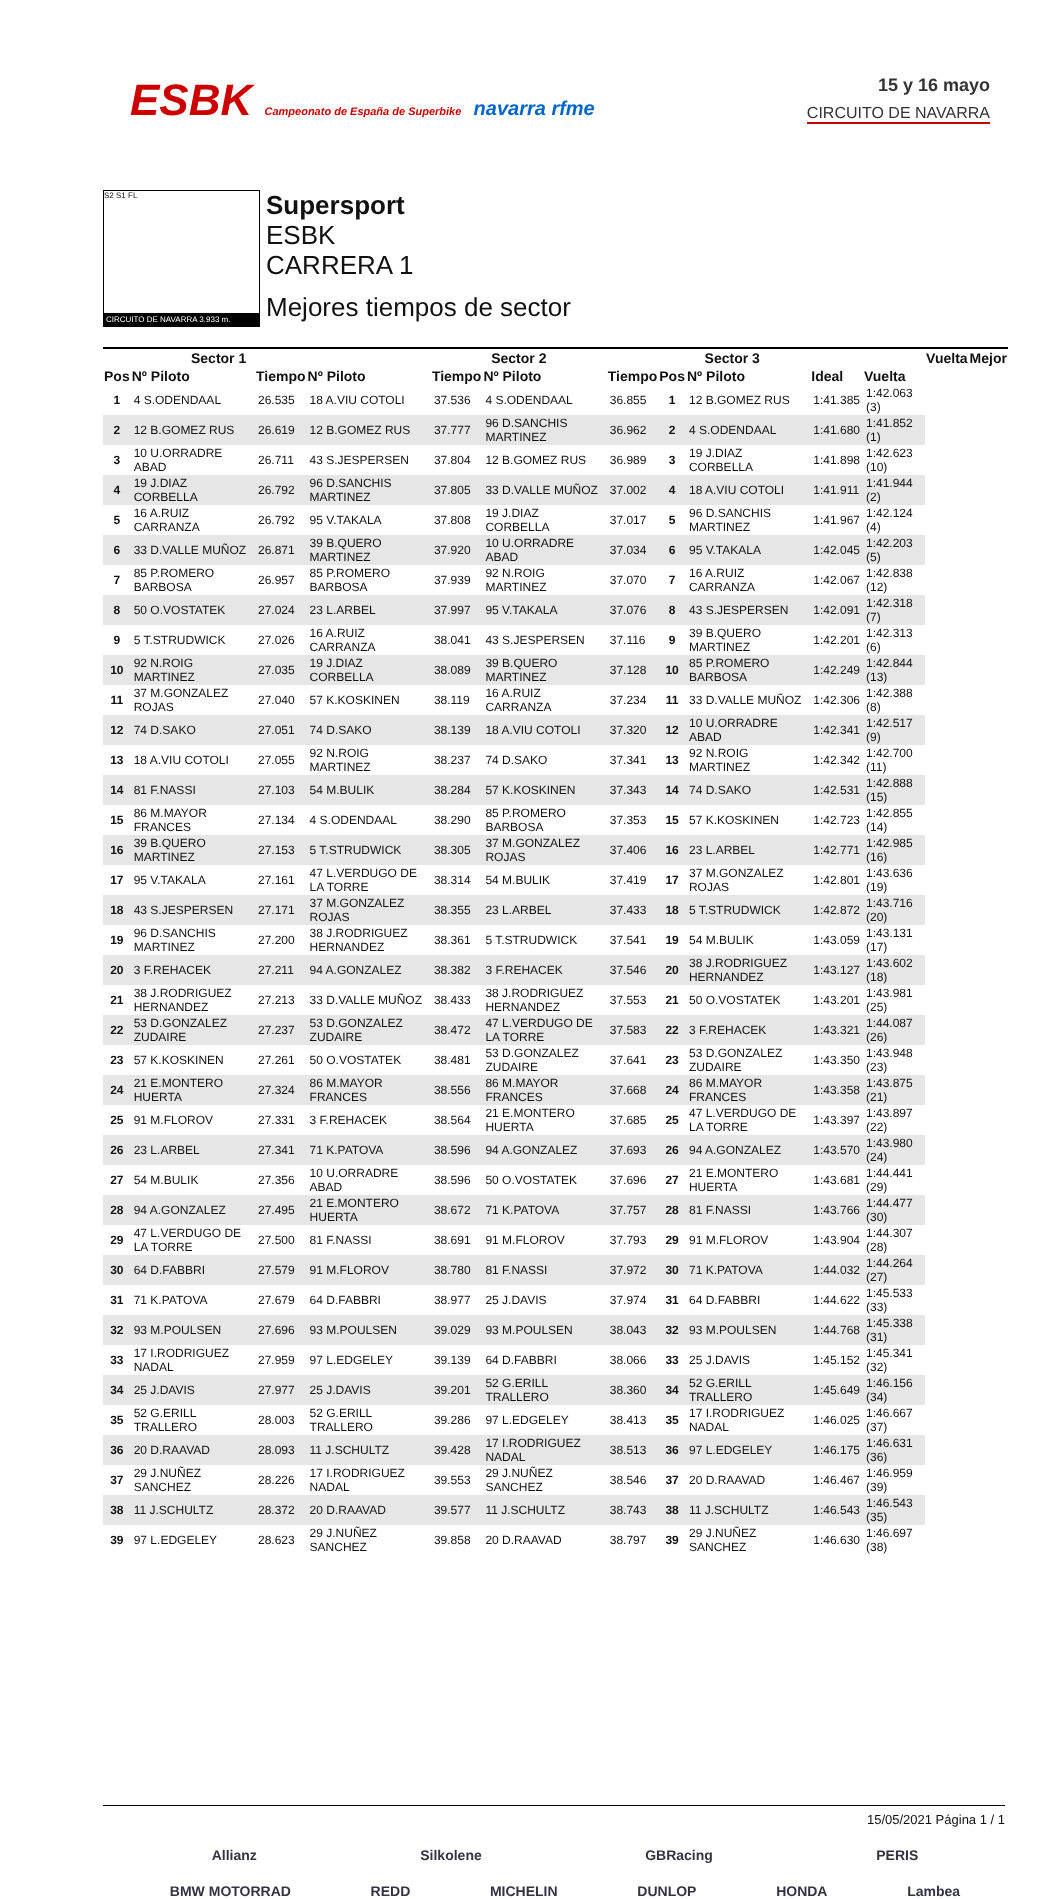ESBK Campeonato de España de Superbike navarra rfme
15 y 16 mayo
CIRCUITO DE NAVARRA
S2 S1 FL
CIRCUITO DE NAVARRA 3.933 m.
Supersport
ESBK
CARRERA 1
Mejores tiempos de sector
| | Sector 1 | | | Sector 2 | | | Sector 3 | | | | | Vuelta | Mejor |
| --- | --- | --- | --- | --- | --- | --- | --- | --- | --- | --- | --- | --- | --- |
| Pos | Nº Piloto | Tiempo | Nº Piloto | Tiempo | Nº Piloto | Tiempo | Pos | Nº Piloto | | Ideal | Vuelta | | |
| 1 | 4 S.ODENDAAL | 26.535 | 18 A.VIU COTOLI | 37.536 | 4 S.ODENDAAL | 36.855 | 1 | 12 B.GOMEZ RUS | | 1:41.385 | 1:42.063 (3) | | |
| 2 | 12 B.GOMEZ RUS | 26.619 | 12 B.GOMEZ RUS | 37.777 | 96 D.SANCHIS MARTINEZ | 36.962 | 2 | 4 S.ODENDAAL | | 1:41.680 | 1:41.852 (1) | | |
| 3 | 10 U.ORRADRE ABAD | 26.711 | 43 S.JESPERSEN | 37.804 | 12 B.GOMEZ RUS | 36.989 | 3 | 19 J.DIAZ CORBELLA | | 1:41.898 | 1:42.623 (10) | | |
| 4 | 19 J.DIAZ CORBELLA | 26.792 | 96 D.SANCHIS MARTINEZ | 37.805 | 33 D.VALLE MUÑOZ | 37.002 | 4 | 18 A.VIU COTOLI | | 1:41.911 | 1:41.944 (2) | | |
| 5 | 16 A.RUIZ CARRANZA | 26.792 | 95 V.TAKALA | 37.808 | 19 J.DIAZ CORBELLA | 37.017 | 5 | 96 D.SANCHIS MARTINEZ | | 1:41.967 | 1:42.124 (4) | | |
| 6 | 33 D.VALLE MUÑOZ | 26.871 | 39 B.QUERO MARTINEZ | 37.920 | 10 U.ORRADRE ABAD | 37.034 | 6 | 95 V.TAKALA | | 1:42.045 | 1:42.203 (5) | | |
| 7 | 85 P.ROMERO BARBOSA | 26.957 | 85 P.ROMERO BARBOSA | 37.939 | 92 N.ROIG MARTINEZ | 37.070 | 7 | 16 A.RUIZ CARRANZA | | 1:42.067 | 1:42.838 (12) | | |
| 8 | 50 O.VOSTATEK | 27.024 | 23 L.ARBEL | 37.997 | 95 V.TAKALA | 37.076 | 8 | 43 S.JESPERSEN | | 1:42.091 | 1:42.318 (7) | | |
| 9 | 5 T.STRUDWICK | 27.026 | 16 A.RUIZ CARRANZA | 38.041 | 43 S.JESPERSEN | 37.116 | 9 | 39 B.QUERO MARTINEZ | | 1:42.201 | 1:42.313 (6) | | |
| 10 | 92 N.ROIG MARTINEZ | 27.035 | 19 J.DIAZ CORBELLA | 38.089 | 39 B.QUERO MARTINEZ | 37.128 | 10 | 85 P.ROMERO BARBOSA | | 1:42.249 | 1:42.844 (13) | | |
| 11 | 37 M.GONZALEZ ROJAS | 27.040 | 57 K.KOSKINEN | 38.119 | 16 A.RUIZ CARRANZA | 37.234 | 11 | 33 D.VALLE MUÑOZ | | 1:42.306 | 1:42.388 (8) | | |
| 12 | 74 D.SAKO | 27.051 | 74 D.SAKO | 38.139 | 18 A.VIU COTOLI | 37.320 | 12 | 10 U.ORRADRE ABAD | | 1:42.341 | 1:42.517 (9) | | |
| 13 | 18 A.VIU COTOLI | 27.055 | 92 N.ROIG MARTINEZ | 38.237 | 74 D.SAKO | 37.341 | 13 | 92 N.ROIG MARTINEZ | | 1:42.342 | 1:42.700 (11) | | |
| 14 | 81 F.NASSI | 27.103 | 54 M.BULIK | 38.284 | 57 K.KOSKINEN | 37.343 | 14 | 74 D.SAKO | | 1:42.531 | 1:42.888 (15) | | |
| 15 | 86 M.MAYOR FRANCES | 27.134 | 4 S.ODENDAAL | 38.290 | 85 P.ROMERO BARBOSA | 37.353 | 15 | 57 K.KOSKINEN | | 1:42.723 | 1:42.855 (14) | | |
| 16 | 39 B.QUERO MARTINEZ | 27.153 | 5 T.STRUDWICK | 38.305 | 37 M.GONZALEZ ROJAS | 37.406 | 16 | 23 L.ARBEL | | 1:42.771 | 1:42.985 (16) | | |
| 17 | 95 V.TAKALA | 27.161 | 47 L.VERDUGO DE LA TORRE | 38.314 | 54 M.BULIK | 37.419 | 17 | 37 M.GONZALEZ ROJAS | | 1:42.801 | 1:43.636 (19) | | |
| 18 | 43 S.JESPERSEN | 27.171 | 37 M.GONZALEZ ROJAS | 38.355 | 23 L.ARBEL | 37.433 | 18 | 5 T.STRUDWICK | | 1:42.872 | 1:43.716 (20) | | |
| 19 | 96 D.SANCHIS MARTINEZ | 27.200 | 38 J.RODRIGUEZ HERNANDEZ | 38.361 | 5 T.STRUDWICK | 37.541 | 19 | 54 M.BULIK | | 1:43.059 | 1:43.131 (17) | | |
| 20 | 3 F.REHACEK | 27.211 | 94 A.GONZALEZ | 38.382 | 3 F.REHACEK | 37.546 | 20 | 38 J.RODRIGUEZ HERNANDEZ | | 1:43.127 | 1:43.602 (18) | | |
| 21 | 38 J.RODRIGUEZ HERNANDEZ | 27.213 | 33 D.VALLE MUÑOZ | 38.433 | 38 J.RODRIGUEZ HERNANDEZ | 37.553 | 21 | 50 O.VOSTATEK | | 1:43.201 | 1:43.981 (25) | | |
| 22 | 53 D.GONZALEZ ZUDAIRE | 27.237 | 53 D.GONZALEZ ZUDAIRE | 38.472 | 47 L.VERDUGO DE LA TORRE | 37.583 | 22 | 3 F.REHACEK | | 1:43.321 | 1:44.087 (26) | | |
| 23 | 57 K.KOSKINEN | 27.261 | 50 O.VOSTATEK | 38.481 | 53 D.GONZALEZ ZUDAIRE | 37.641 | 23 | 53 D.GONZALEZ ZUDAIRE | | 1:43.350 | 1:43.948 (23) | | |
| 24 | 21 E.MONTERO HUERTA | 27.324 | 86 M.MAYOR FRANCES | 38.556 | 86 M.MAYOR FRANCES | 37.668 | 24 | 86 M.MAYOR FRANCES | | 1:43.358 | 1:43.875 (21) | | |
| 25 | 91 M.FLOROV | 27.331 | 3 F.REHACEK | 38.564 | 21 E.MONTERO HUERTA | 37.685 | 25 | 47 L.VERDUGO DE LA TORRE | | 1:43.397 | 1:43.897 (22) | | |
| 26 | 23 L.ARBEL | 27.341 | 71 K.PATOVA | 38.596 | 94 A.GONZALEZ | 37.693 | 26 | 94 A.GONZALEZ | | 1:43.570 | 1:43.980 (24) | | |
| 27 | 54 M.BULIK | 27.356 | 10 U.ORRADRE ABAD | 38.596 | 50 O.VOSTATEK | 37.696 | 27 | 21 E.MONTERO HUERTA | | 1:43.681 | 1:44.441 (29) | | |
| 28 | 94 A.GONZALEZ | 27.495 | 21 E.MONTERO HUERTA | 38.672 | 71 K.PATOVA | 37.757 | 28 | 81 F.NASSI | | 1:43.766 | 1:44.477 (30) | | |
| 29 | 47 L.VERDUGO DE LA TORRE | 27.500 | 81 F.NASSI | 38.691 | 91 M.FLOROV | 37.793 | 29 | 91 M.FLOROV | | 1:43.904 | 1:44.307 (28) | | |
| 30 | 64 D.FABBRI | 27.579 | 91 M.FLOROV | 38.780 | 81 F.NASSI | 37.972 | 30 | 71 K.PATOVA | | 1:44.032 | 1:44.264 (27) | | |
| 31 | 71 K.PATOVA | 27.679 | 64 D.FABBRI | 38.977 | 25 J.DAVIS | 37.974 | 31 | 64 D.FABBRI | | 1:44.622 | 1:45.533 (33) | | |
| 32 | 93 M.POULSEN | 27.696 | 93 M.POULSEN | 39.029 | 93 M.POULSEN | 38.043 | 32 | 93 M.POULSEN | | 1:44.768 | 1:45.338 (31) | | |
| 33 | 17 I.RODRIGUEZ NADAL | 27.959 | 97 L.EDGELEY | 39.139 | 64 D.FABBRI | 38.066 | 33 | 25 J.DAVIS | | 1:45.152 | 1:45.341 (32) | | |
| 34 | 25 J.DAVIS | 27.977 | 25 J.DAVIS | 39.201 | 52 G.ERILL TRALLERO | 38.360 | 34 | 52 G.ERILL TRALLERO | | 1:45.649 | 1:46.156 (34) | | |
| 35 | 52 G.ERILL TRALLERO | 28.003 | 52 G.ERILL TRALLERO | 39.286 | 97 L.EDGELEY | 38.413 | 35 | 17 I.RODRIGUEZ NADAL | | 1:46.025 | 1:46.667 (37) | | |
| 36 | 20 D.RAAVAD | 28.093 | 11 J.SCHULTZ | 39.428 | 17 I.RODRIGUEZ NADAL | 38.513 | 36 | 97 L.EDGELEY | | 1:46.175 | 1:46.631 (36) | | |
| 37 | 29 J.NUÑEZ SANCHEZ | 28.226 | 17 I.RODRIGUEZ NADAL | 39.553 | 29 J.NUÑEZ SANCHEZ | 38.546 | 37 | 20 D.RAAVAD | | 1:46.467 | 1:46.959 (39) | | |
| 38 | 11 J.SCHULTZ | 28.372 | 20 D.RAAVAD | 39.577 | 11 J.SCHULTZ | 38.743 | 38 | 11 J.SCHULTZ | | 1:46.543 | 1:46.543 (35) | | |
| 39 | 97 L.EDGELEY | 28.623 | 29 J.NUÑEZ SANCHEZ | 39.858 | 20 D.RAAVAD | 38.797 | 39 | 29 J.NUÑEZ SANCHEZ | | 1:46.630 | 1:46.697 (38) | | |
15/05/2021 Página 1 / 1
Allianz Silkolene GBRacing PERIS
BMW MOTORRAD REDD MICHELIN DUNLOP HONDA Lambea